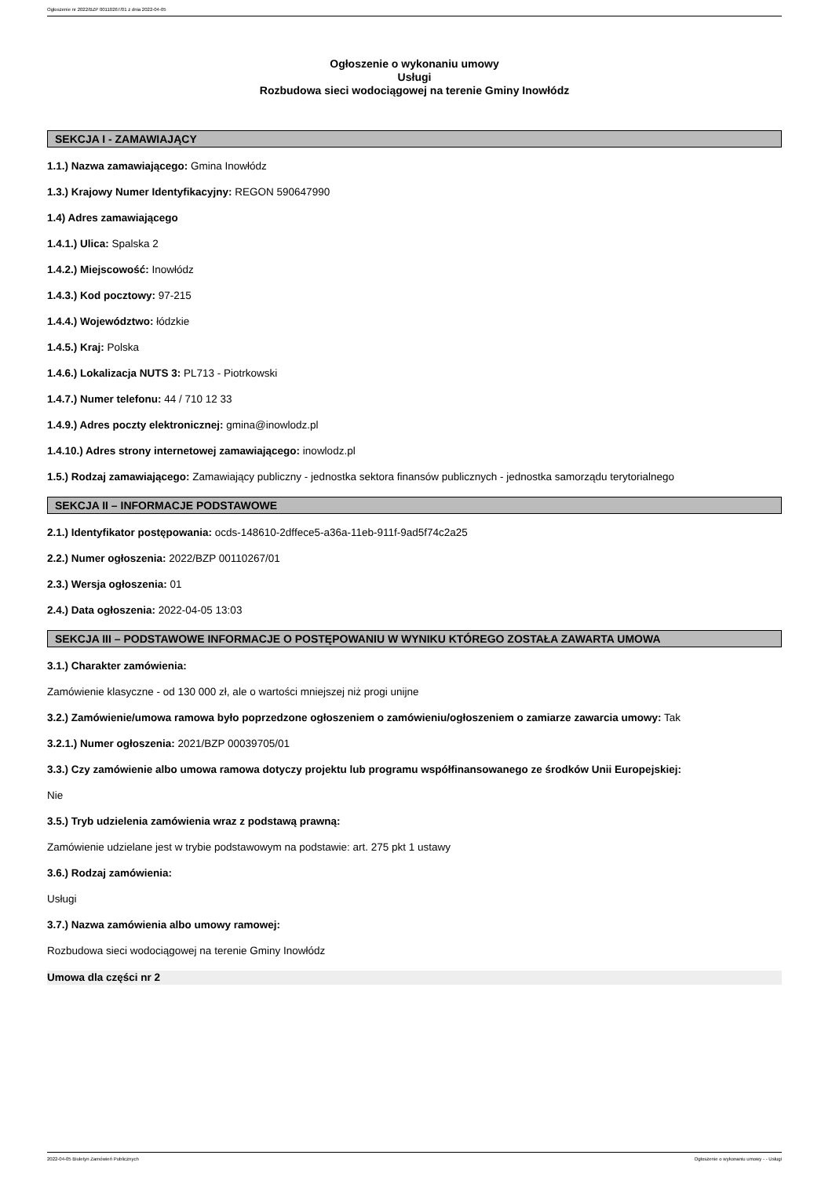Ogłoszenie nr 2022/BZP 00110267/01 z dnia 2022-04-05
Ogłoszenie o wykonaniu umowy
Usługi
Rozbudowa sieci wodociągowej na terenie Gminy Inowłódz
SEKCJA I - ZAMAWIAJĄCY
1.1.) Nazwa zamawiającego: Gmina Inowłódz
1.3.) Krajowy Numer Identyfikacyjny: REGON 590647990
1.4) Adres zamawiającego
1.4.1.) Ulica: Spalska 2
1.4.2.) Miejscowość: Inowłódz
1.4.3.) Kod pocztowy: 97-215
1.4.4.) Województwo: łódzkie
1.4.5.) Kraj: Polska
1.4.6.) Lokalizacja NUTS 3: PL713 - Piotrkowski
1.4.7.) Numer telefonu: 44 / 710 12 33
1.4.9.) Adres poczty elektronicznej: gmina@inowlodz.pl
1.4.10.) Adres strony internetowej zamawiającego: inowlodz.pl
1.5.) Rodzaj zamawiającego: Zamawiający publiczny - jednostka sektora finansów publicznych - jednostka samorządu terytorialnego
SEKCJA II – INFORMACJE PODSTAWOWE
2.1.) Identyfikator postępowania: ocds-148610-2dffece5-a36a-11eb-911f-9ad5f74c2a25
2.2.) Numer ogłoszenia: 2022/BZP 00110267/01
2.3.) Wersja ogłoszenia: 01
2.4.) Data ogłoszenia: 2022-04-05 13:03
SEKCJA III – PODSTAWOWE INFORMACJE O POSTĘPOWANIU W WYNIKU KTÓREGO ZOSTAŁA ZAWARTA UMOWA
3.1.) Charakter zamówienia:
Zamówienie klasyczne - od 130 000 zł, ale o wartości mniejszej niż progi unijne
3.2.) Zamówienie/umowa ramowa było poprzedzone ogłoszeniem o zamówieniu/ogłoszeniem o zamiarze zawarcia umowy: Tak
3.2.1.) Numer ogłoszenia: 2021/BZP 00039705/01
3.3.) Czy zamówienie albo umowa ramowa dotyczy projektu lub programu współfinansowanego ze środków Unii Europejskiej:
Nie
3.5.) Tryb udzielenia zamówienia wraz z podstawą prawną:
Zamówienie udzielane jest w trybie podstawowym na podstawie: art. 275 pkt 1 ustawy
3.6.) Rodzaj zamówienia:
Usługi
3.7.) Nazwa zamówienia albo umowy ramowej:
Rozbudowa sieci wodociągowej na terenie Gminy Inowłódz
Umowa dla części nr 2
2022-04-05 Biuletyn Zamówień Publicznych Ogłoszenie o wykonaniu umowy - - Usługi